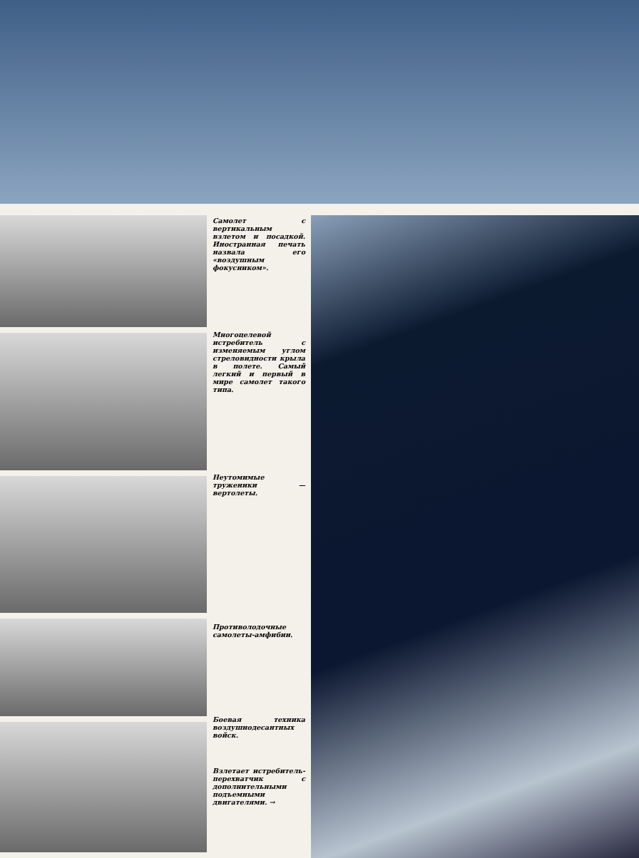Самолет с вертикальным взлетом и посадкой. Иностранная печать назвала его «воздушным фокусником».
Многоцелевой истребитель с изменяемым углом стреловидности крыла в полете. Самый легкий и первый в мире самолет такого типа.
Неутомимые труженики — вертолеты.
Противолодочные самолеты-амфибии.
Боевая техника воздушнодесантных войск.
Взлетает истребитель-перехватчик с дополнительными подъемными двигателями. →